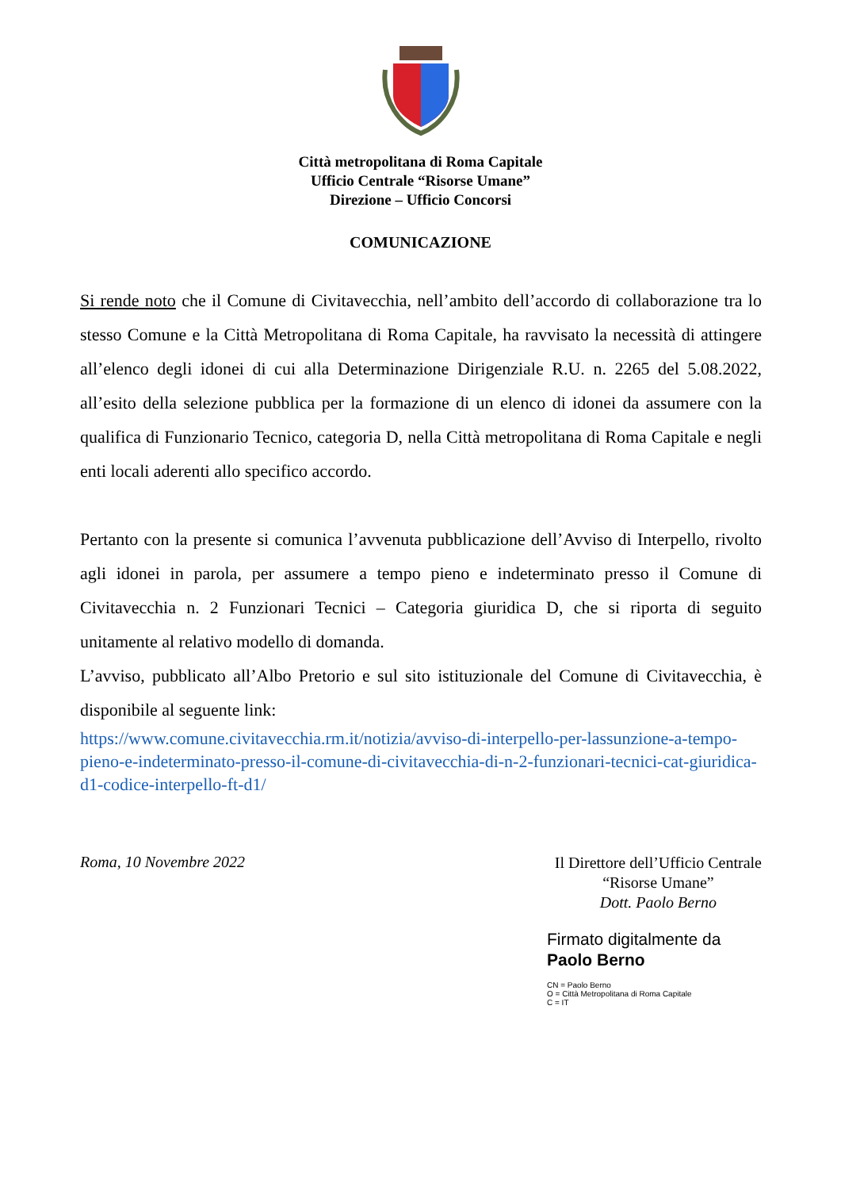Città metropolitana di Roma Capitale
Ufficio Centrale “Risorse Umane”
Direzione – Ufficio Concorsi
COMUNICAZIONE
Si rende noto che il Comune di Civitavecchia, nell’ambito dell’accordo di collaborazione tra lo stesso Comune e la Città Metropolitana di Roma Capitale, ha ravvisato la necessità di attingere all’elenco degli idonei di cui alla Determinazione Dirigenziale R.U. n. 2265 del 5.08.2022, all’esito della selezione pubblica per la formazione di un elenco di idonei da assumere con la qualifica di Funzionario Tecnico, categoria D, nella Città metropolitana di Roma Capitale e negli enti locali aderenti allo specifico accordo.
Pertanto con la presente si comunica l’avvenuta pubblicazione dell’Avviso di Interpello, rivolto agli idonei in parola, per assumere a tempo pieno e indeterminato presso il Comune di Civitavecchia n. 2 Funzionari Tecnici – Categoria giuridica D, che si riporta di seguito unitamente al relativo modello di domanda.
L’avviso, pubblicato all’Albo Pretorio e sul sito istituzionale del Comune di Civitavecchia, è disponibile al seguente link:
https://www.comune.civitavecchia.rm.it/notizia/avviso-di-interpello-per-lassunzione-a-tempo-pieno-e-indeterminato-presso-il-comune-di-civitavecchia-di-n-2-funzionari-tecnici-cat-giuridica-d1-codice-interpello-ft-d1/
Roma, 10 Novembre 2022
Il Direttore dell’Ufficio Centrale
“Risorse Umane”
Dott. Paolo Berno
Firmato digitalmente da
Paolo Berno
CN = Paolo Berno
O = Città Metropolitana di Roma Capitale
C = IT